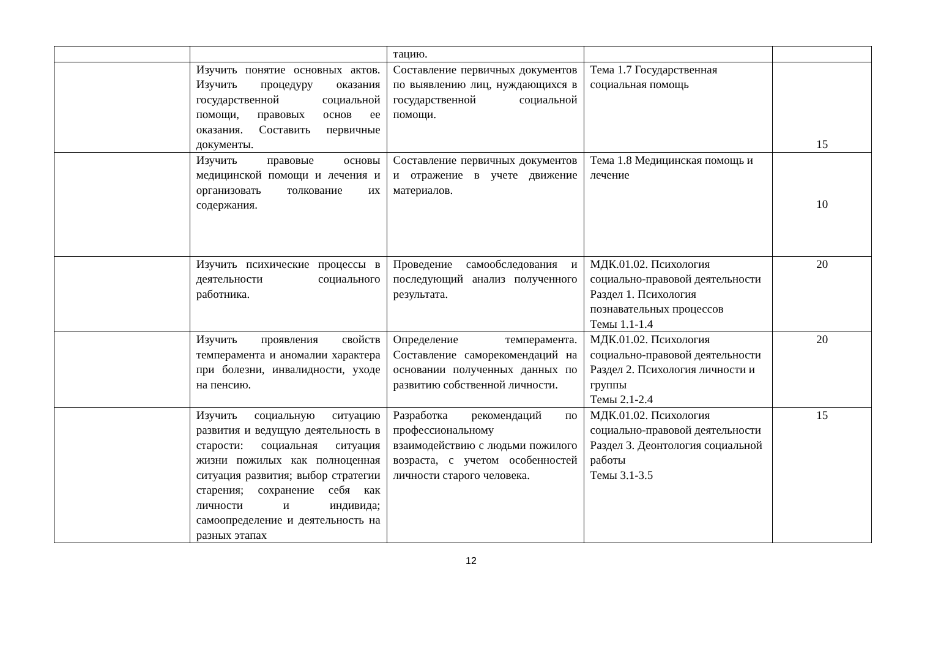| | | тацию. | | |
| | Изучить понятие основных актов. Изучить процедуру оказания государственной социальной помощи, правовых основ ее оказания. Составить первичные документы. | Составление первичных документов по выявлению лиц, нуждающихся в государственной социальной помощи. | Тема 1.7 Государственная социальная помощь | 15 |
| | Изучить правовые основы медицинской помощи и лечения и организовать толкование их содержания. | Составление первичных документов и отражение в учете движение материалов. | Тема 1.8 Медицинская помощь и лечение | 10 |
| | Изучить психические процессы в деятельности социального работника. | Проведение самообследования и последующий анализ полученного результата. | МДК.01.02. Психология социально-правовой деятельности Раздел 1. Психология познавательных процессов Темы 1.1-1.4 | 20 |
| | Изучить проявления свойств темперамента и аномалии характера при болезни, инвалидности, уходе на пенсию. | Определение темперамента. Составление саморекомендаций на основании полученных данных по развитию собственной личности. | МДК.01.02. Психология социально-правовой деятельности Раздел 2. Психология личности и группы Темы 2.1-2.4 | 20 |
| | Изучить социальную ситуацию развития и ведущую деятельность в старости: социальная ситуация жизни пожилых как полноценная ситуация развития; выбор стратегии старения; сохранение себя как личности и индивида; самоопределение и деятельность на разных этапах | Разработка рекомендаций по профессиональному взаимодействию с людьми пожилого возраста, с учетом особенностей личности старого человека. | МДК.01.02. Психология социально-правовой деятельности Раздел 3. Деонтология социальной работы Темы 3.1-3.5 | 15 |
12